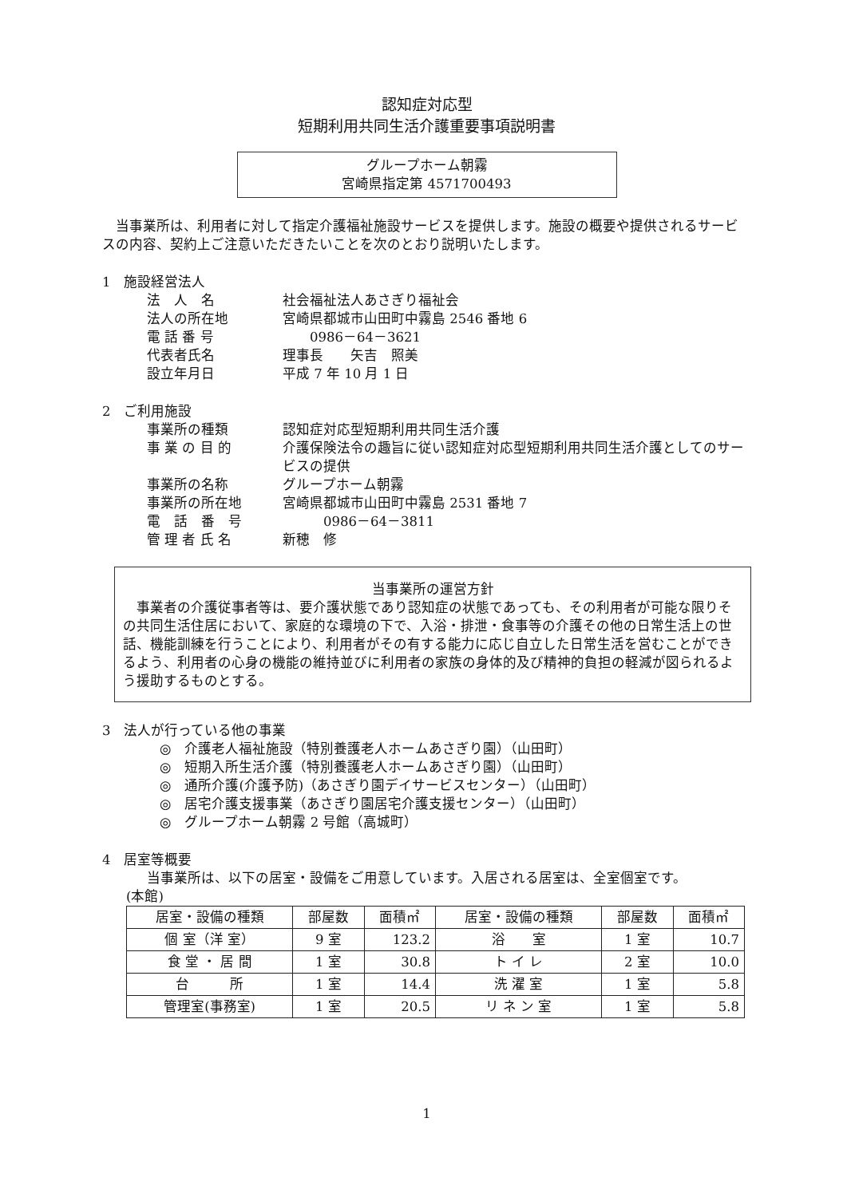認知症対応型
短期利用共同生活介護重要事項説明書
グループホーム朝霧
宮崎県指定第 4571700493
当事業所は、利用者に対して指定介護福祉施設サービスを提供します。施設の概要や提供されるサービスの内容、契約上ご注意いただきたいことを次のとおり説明いたします。
1　施設経営法人
法　人　名 社会福祉法人あさぎり福祉会 法人の所在地 宮崎県都城市山田町中霧島 2546 番地 6 電 話 番 号　　0986－64－3621 代表者氏名 理事長　　矢吉　照美 設立年月日 平成 7 年 10 月 1 日
2　ご利用施設
事業所の種類 認知症対応型短期利用共同生活介護 事 業 の 目 的 介護保険法令の趣旨に従い認知症対応型短期利用共同生活介護としてのサービスの提供 事業所の名称 グループホーム朝霧 事業所の所在地 宮崎県都城市山田町中霧島 2531 番地 7 電　話　番　号　　　0986－64－3811 管 理 者 氏 名 新穂　修
当事業所の運営方針
事業者の介護従事者等は、要介護状態であり認知症の状態であっても、その利用者が可能な限りその共同生活住居において、家庭的な環境の下で、入浴・排泄・食事等の介護その他の日常生活上の世話、機能訓練を行うことにより、利用者がその有する能力に応じ自立した日常生活を営むことができるよう、利用者の心身の機能の維持並びに利用者の家族の身体的及び精神的負担の軽減が図られるよう援助するものとする。
3　法人が行っている他の事業
◎　介護老人福祉施設（特別養護老人ホームあさぎり園）（山田町）
◎　短期入所生活介護（特別養護老人ホームあさぎり園）（山田町）
◎　通所介護(介護予防)（あさぎり園デイサービスセンター）（山田町）
◎　居宅介護支援事業（あさぎり園居宅介護支援センター）（山田町）
◎　グループホーム朝霧 2 号館（高城町）
4　居室等概要
当事業所は、以下の居室・設備をご用意しています。入居される居室は、全室個室です。
(本館)
| 居室・設備の種類 | 部屋数 | 面積㎡ | 居室・設備の種類 | 部屋数 | 面積㎡ |
| --- | --- | --- | --- | --- | --- |
| 個 室（洋 室） | 9 室 | 123.2 | 浴 室 | 1 室 | 10.7 |
| 食 堂 ・ 居 間 | 1 室 | 30.8 | ト イ レ | 2 室 | 10.0 |
| 台 所 | 1 室 | 14.4 | 洗 濯 室 | 1 室 | 5.8 |
| 管理室(事務室) | 1 室 | 20.5 | リ ネ ン 室 | 1 室 | 5.8 |
1